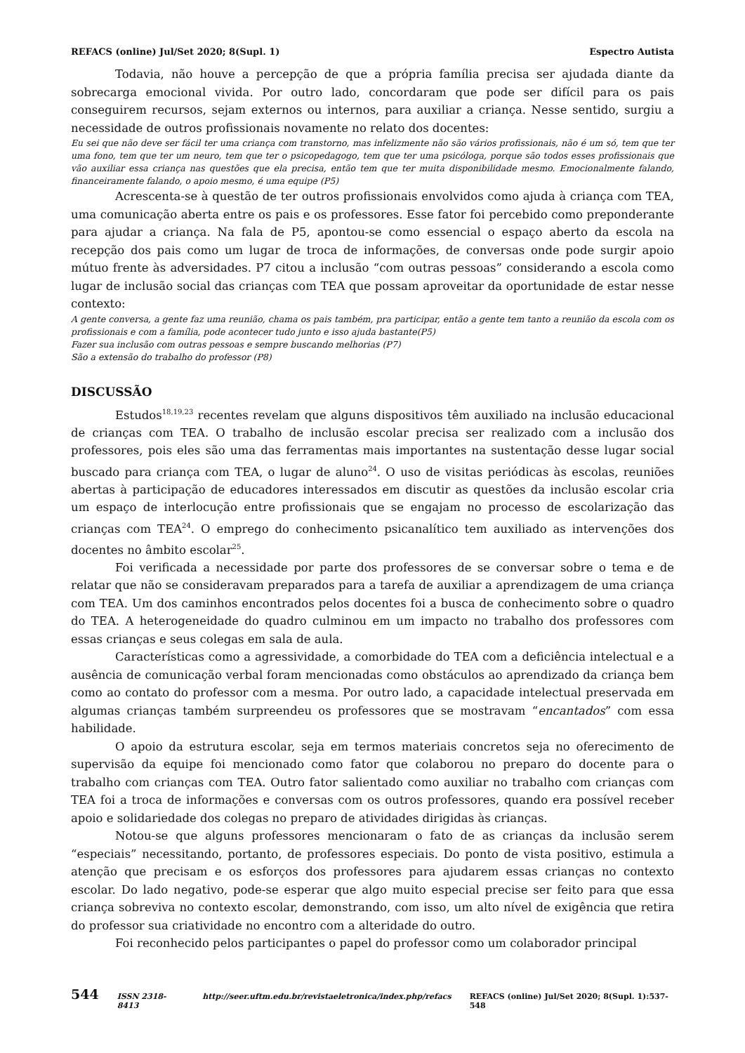REFACS (online) Jul/Set 2020; 8(Supl. 1) Espectro Autista
Todavia, não houve a percepção de que a própria família precisa ser ajudada diante da sobrecarga emocional vivida. Por outro lado, concordaram que pode ser difícil para os pais conseguirem recursos, sejam externos ou internos, para auxiliar a criança. Nesse sentido, surgiu a necessidade de outros profissionais novamente no relato dos docentes:
Eu sei que não deve ser fácil ter uma criança com transtorno, mas infelizmente não são vários profissionais, não é um só, tem que ter uma fono, tem que ter um neuro, tem que ter o psicopedagogo, tem que ter uma psicóloga, porque são todos esses profissionais que vão auxiliar essa criança nas questões que ela precisa, então tem que ter muita disponibilidade mesmo. Emocionalmente falando, financeiramente falando, o apoio mesmo, é uma equipe (P5)
Acrescenta-se à questão de ter outros profissionais envolvidos como ajuda à criança com TEA, uma comunicação aberta entre os pais e os professores. Esse fator foi percebido como preponderante para ajudar a criança. Na fala de P5, apontou-se como essencial o espaço aberto da escola na recepção dos pais como um lugar de troca de informações, de conversas onde pode surgir apoio mútuo frente às adversidades. P7 citou a inclusão “com outras pessoas” considerando a escola como lugar de inclusão social das crianças com TEA que possam aproveitar da oportunidade de estar nesse contexto:
A gente conversa, a gente faz uma reunião, chama os pais também, pra participar, então a gente tem tanto a reunião da escola com os profissionais e com a família, pode acontecer tudo junto e isso ajuda bastante(P5)
Fazer sua inclusão com outras pessoas e sempre buscando melhorias (P7)
São a extensão do trabalho do professor (P8)
DISCUSSÃO
Estudos<sup>18,19,23</sup> recentes revelam que alguns dispositivos têm auxiliado na inclusão educacional de crianças com TEA. O trabalho de inclusão escolar precisa ser realizado com a inclusão dos professores, pois eles são uma das ferramentas mais importantes na sustentação desse lugar social buscado para criança com TEA, o lugar de aluno<sup>24</sup>. O uso de visitas periódicas às escolas, reuniões abertas à participação de educadores interessados em discutir as questões da inclusão escolar cria um espaço de interlocução entre profissionais que se engajam no processo de escolarização das crianças com TEA<sup>24</sup>. O emprego do conhecimento psicanalítico tem auxiliado as intervenções dos docentes no âmbito escolar<sup>25</sup>.
Foi verificada a necessidade por parte dos professores de se conversar sobre o tema e de relatar que não se consideravam preparados para a tarefa de auxiliar a aprendizagem de uma criança com TEA. Um dos caminhos encontrados pelos docentes foi a busca de conhecimento sobre o quadro do TEA. A heterogeneidade do quadro culminou em um impacto no trabalho dos professores com essas crianças e seus colegas em sala de aula.
Características como a agressividade, a comorbidade do TEA com a deficiência intelectual e a ausência de comunicação verbal foram mencionadas como obstáculos ao aprendizado da criança bem como ao contato do professor com a mesma. Por outro lado, a capacidade intelectual preservada em algumas crianças também surpreendeu os professores que se mostravam “encantados” com essa habilidade.
O apoio da estrutura escolar, seja em termos materiais concretos seja no oferecimento de supervisão da equipe foi mencionado como fator que colaborou no preparo do docente para o trabalho com crianças com TEA. Outro fator salientado como auxiliar no trabalho com crianças com TEA foi a troca de informações e conversas com os outros professores, quando era possível receber apoio e solidariedade dos colegas no preparo de atividades dirigidas às crianças.
Notou-se que alguns professores mencionaram o fato de as crianças da inclusão serem “especiais” necessitando, portanto, de professores especiais. Do ponto de vista positivo, estimula a atenção que precisam e os esforços dos professores para ajudarem essas crianças no contexto escolar. Do lado negativo, pode-se esperar que algo muito especial precise ser feito para que essa criança sobreviva no contexto escolar, demonstrando, com isso, um alto nível de exigência que retira do professor sua criatividade no encontro com a alteridade do outro.
Foi reconhecido pelos participantes o papel do professor como um colaborador principal
544 ISSN 2318-8413 http://seer.uftm.edu.br/revistaeletronica/index.php/refacs REFACS (online) Jul/Set 2020; 8(Supl. 1):537-548